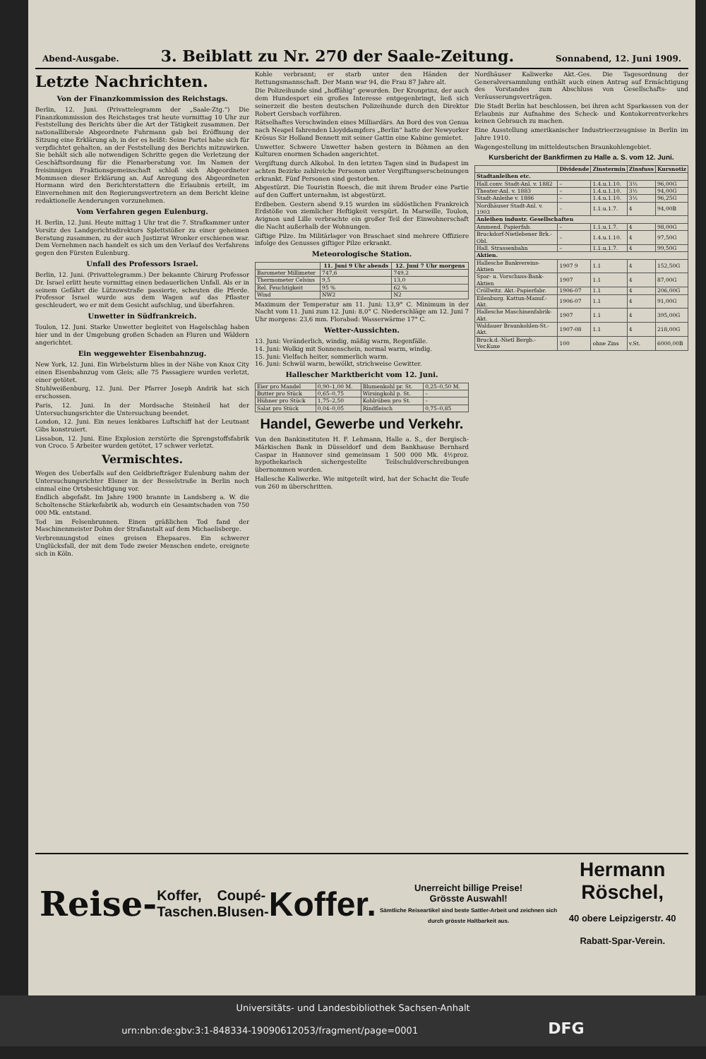Abend-Ausgabe.
3. Beiblatt zu Nr. 270 der Saale-Zeitung.
Sonnabend, 12. Juni 1909.
Letzte Nachrichten.
Von der Finanzkommission des Reichstags.
Berlin, 12. Juni. (Privattelegramm der „Saale-Ztg.“) Die Finanzkommission des Reichstages trat heute vormittag 10 Uhr zur Feststellung des Berichts über die Art der Tätigkeit zusammen. Der nationalliberale Abgeordnete Fuhrmann gab bei Eröffnung der Sitzung eine Erklärung ab, in der es heißt: Seine Partei habe sich für verpflichtet gehalten, an der Feststellung des Berichts mitzuwirken. Sie behält sich alle notwendigen Schritte gegen die Verletzung der Geschäftsordnung für die Plenarberatung vor. Im Namen der freisinnigen Fraktionsgemeinschaft schloß sich Abgeordneter Mommsen dieser Erklärung an. Auf Anregung des Abgeordneten Hormann wird den Berichterstattern die Erlaubnis erteilt, im Einvernehmen mit den Regierungsvertretern an dem Bericht kleine redaktionelle Aenderungen vorzunehmen.
Vom Verfahren gegen Eulenburg.
H. Berlin, 12. Juni. Heute mittag 1 Uhr trat die 7. Strafkammer unter Vorsitz des Landgerichtsdirektors Splettstößer zu einer geheimen Beratung zusammen, zu der auch Justizrat Wronker erschienen war. Dem Vernehmen nach handelt es sich um den Verlauf des Verfahrens gegen den Fürsten Eulenburg.
Unfall des Professors Israel.
Berlin, 12. Juni. (Privattelegramm.) Der bekannte Chirurg Professor Dr. Israel erlitt heute vormittag einen bedauerlichen Unfall. Als er in seinem Gefährt die Lützowstraße passierte, scheuten die Pferde. Professor Israel wurde aus dem Wagen auf das Pflaster geschleudert, wo er mit dem Gesicht aufschlug, und überfahren.
Unwetter in Südfrankreich.
Toulon, 12. Juni. Starke Unwetter begleitet von Hagelschlag haben hier und in der Umgebung großen Schaden an Fluren und Wäldern angerichtet.
Ein weggewehter Eisenbahnzug.
New York, 12. Juni. Ein Wirbelsturm blies in der Nähe von Knox City einen Eisenbahnzug vom Gleis; alle 75 Passagiere wurden verletzt, einer getötet.
Stuhlweißenburg, 12. Juni. Der Pfarrer Joseph Andrik hat sich erschossen.
Paris, 12. Juni. In der Mordsache Steinheil hat der Untersuchungsrichter die Untersuchung beendet.
London, 12. Juni. Ein neues lenkbares Luftschiff hat der Leutnant Gibs konstruiert.
Lissabon, 12. Juni. Eine Explosion zerstörte die Sprengstoffsfabrik von Croco. 5 Arbeiter wurden getötet, 17 schwer verletzt.
Vermischtes.
Wegen des Ueberfalls auf den Geldbriefträger Eulenburg nahm der Untersuchungsrichter Elsner in der Besselstraße in Berlin noch einmal eine Ortsbesichtigung vor.
Endlich abgefaßt. Im Jahre 1900 brannte in Landsberg a. W. die Scholtensche Stärkefabrik ab, wodurch ein Gesamtschaden von 750 000 Mk. entstand.
Tod im Felsenbrunnen. Einen gräßlichen Tod fand der Maschinenmeister Dohm der Strafanstalt auf dem Michaelisberge.
Verbrennungstod eines greisen Ehepaares. Ein schwerer Unglücksfall, der mit dem Tode zweier Menschen endete, ereignete sich in Köln.
Kohle verbrannt; er starb unter den Händen der Rettungsmannschaft. Der Mann war 94, die Frau 87 Jahre alt.
Die Polizeihunde sind „hoffähig“ geworden. Der Kronprinz, der auch dem Hundesport ein großes Interesse entgegenbringt, ließ sich seinerzeit die besten deutschen Polizeihunde durch den Direktor Robert Gersbach vorführen.
Rätselhaftes Verschwinden eines Milliardärs. An Bord des von Genua nach Neapel fahrenden Lloyddampfers „Berlin“ hatte der Newyorker Krösus Sir Holland Bennett mit seiner Gattin eine Kabine gemietet.
Unwetter. Schwere Unwetter haben gestern in Böhmen an den Kulturen enormen Schaden angerichtet.
Vergiftung durch Alkohol. In den letzten Tagen sind in Budapest im achten Bezirke zahlreiche Personen unter Vergiftungserscheinungen erkrankt. Fünf Personen sind gestorben.
Abgestürzt. Die Touristin Roesch, die mit ihrem Bruder eine Partie auf den Guffert unternahm, ist abgestürzt.
Erdbeben. Gestern abend 9.15 wurden im südöstlichen Frankreich Erdstöße von ziemlicher Heftigkeit verspürt. In Marseille, Toulon, Avignon und Lille verbrachte ein großer Teil der Einwohnerschaft die Nacht außerhalb der Wohnungen.
Giftige Pilze. Im Militärlager von Braschaet sind mehrere Offiziere infolge des Genusses giftiger Pilze erkrankt.
Meteorologische Station.
| | 11. Juni 9 Uhr abends | 12. Juni 7 Uhr morgens |
| --- | --- | --- |
| Barometer Millimeter | 747,6 | 749,2 |
| Thermometer Celsius | 9,5 | 13,0 |
| Rel. Feuchtigkeit | 95 % | 62 % |
| Wind | NW2 | N2 |
Maximum der Temperatur am 11. Juni: 13,9° C. Minimum in der Nacht vom 11. Juni zum 12. Juni: 8,0° C. Niederschläge am 12. Juni 7 Uhr morgens: 23,6 mm. Florabad: Wasserwärme 17° C.
Wetter-Aussichten.
13. Juni: Veränderlich, windig, mäßig warm, Regenfälle.
14. Juni: Wolkig mit Sonnenschein, normal warm, windig.
15. Juni: Vielfach heiter, sommerlich warm.
16. Juni: Schwül warm, bewölkt, strichweise Gewitter.
Hallescher Marktbericht vom 12. Juni.
| Eier pro Mandel | 0,90–1,00 M. | Blumenkohl pr. St. | 0,25–0,50 M. |
| Butter pro Stück | 0,65–0,75 | Wirsingkohl p. St. | – |
| Hühner pro Stück | 1,75–2,50 | Kohlrüben pro St. | – |
| Salat pro Stück | 0,04–0,05 | Rindfleisch | 0,75–0,85 |
Handel, Gewerbe und Verkehr.
Von den Bankinstituten H. F. Lehmann, Halle a. S., der Bergisch-Märkischen Bank in Düsseldorf und dem Bankhause Bernhard Caspar in Hannover sind gemeinsam 1 500 000 Mk. 4½proz. hypothekarisch sichergestellte Teilschuldverschreibungen übernommen worden.
Hallesche Kaliwerke. Wie mitgeteilt wird, hat der Schacht die Teufe von 260 m überschritten.
Nordhäuser Kaliwerke Akt.-Ges. Die Tagesordnung der Generalversammlung enthält auch einen Antrag auf Ermächtigung des Vorstandes zum Abschluss von Gesellschafts- und Veräusserungsverträgen.
Die Stadt Berlin hat beschlossen, bei ihren acht Sparkassen von der Erlaubnis zur Aufnahme des Scheck- und Kontokorrentverkehrs keinen Gebrauch zu machen.
Eine Ausstellung amerikanischer Industrieerzeugnisse in Berlin im Jahre 1910.
Wagengestellung im mitteldeutschen Braunkohlengebiet.
Kursbericht der Bankfirmen zu Halle a. S. vom 12. Juni.
| | Dividende | Zinstermin | Zinsfuss | Kursnotiz |
| --- | --- | --- | --- | --- |
| Stadtanleihen etc. | | | | |
| Hall.conv. Stadt-Anl. v. 1882 | – | 1.4.u.1.10. | 3½ | 96,00G |
| Theater-Anl. v. 1883 | – | 1.4.u.1.10. | 3½ | 94,00G |
| Stadt-Anleihe v. 1886 | – | 1.4.u.1.10. | 3½ | 96,25G |
| Nordhäuser Stadt-Anl. v. 1903 | – | 1.1.u.1.7. | 4 | 94,00B |
| Anleihen industr. Gesellschaften | | | | |
| Ammend. Papierfab. | – | 1.1.u.1.7. | 4 | 98,00G |
| Bruckdorf-Nietlebener Brk.-Obl. | – | 1.4.u.1.10. | 4 | 97,50G |
| Hall. Strassenbahn | – | 1.1.u.1.7. | 4 | 99,50G |
| Aktien. | | | | |
| Hallesche Bankvereins-Aktien | 1907 9 | 1.1 | 4 | 152,50G |
| Spar- u. Vorschuss-Bank-Aktien | 1907 | 1.1 | 4 | 87,00G |
| Cröllwitz. Akt.-Papierfabr. | 1906-07 | 1.1 | 4 | 206,00G |
| Eilenburg. Kattun-Manuf.-Akt. | 1906-07 | 1.1 | 4 | 91,00G |
| Hallesche Maschinenfabrik-Akt. | 1907 | 1.1 | 4 | 395,00G |
| Waldauer Braunkohlen-St.-Akt. | 1907-08 | 1.1 | 4 | 218,00G |
| Bruck.d.-Nietl Bergb.-Ver.Kuxe | 100 | ohne Zins | v.St. | 6000,00B |
Reise- Koffer,
Taschen. Coupé-
Blusen- Koffer. Unerreicht billige Preise!
Grösste Auswahl!
Sämtliche Reiseartikel sind beste Sattler-Arbeit und zeichnen sich durch grösste Haltbarkeit aus. Hermann Röschel,
40 obere Leipzigerstr. 40
Rabatt-Spar-Verein.
Universitäts- und Landesbibliothek Sachsen-Anhalt
urn:nbn:de:gbv:3:1-848334-19090612053/fragment/page=0001 DFG